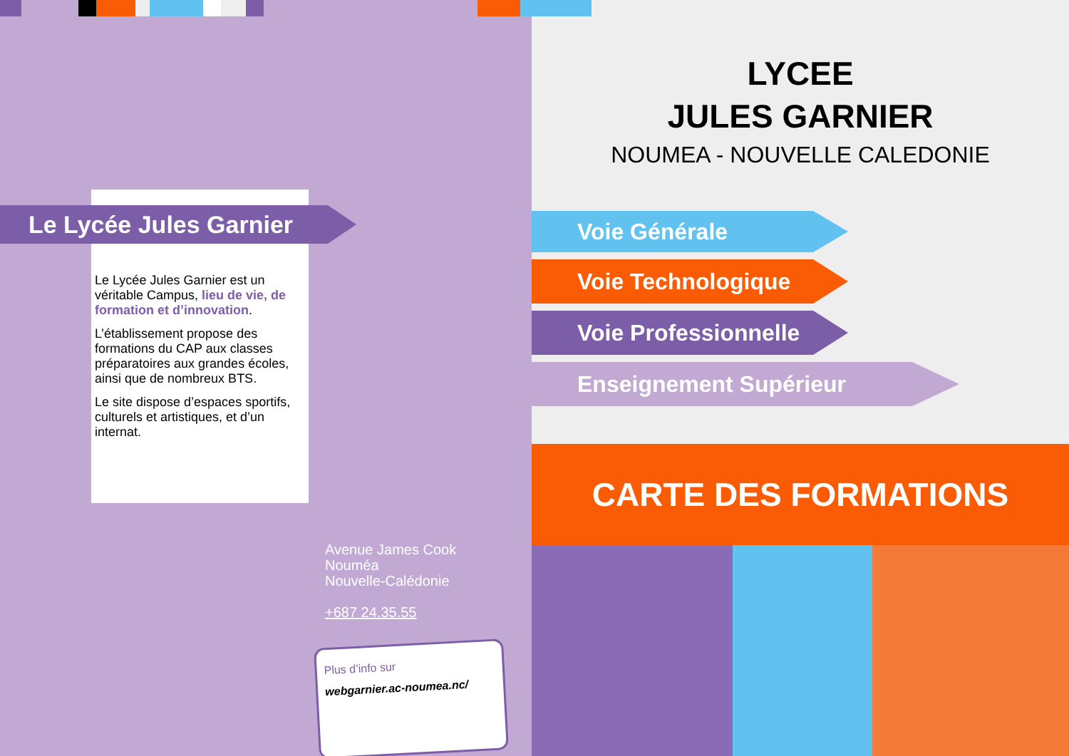Le Lycée Jules Garnier
Le Lycée Jules Garnier est un véritable Campus, lieu de vie, de formation et d’innovation.
L’établissement propose des formations du CAP aux classes préparatoires aux grandes écoles, ainsi que de nombreux BTS.
Le site dispose d’espaces sportifs, culturels et artistiques, et d’un internat.
Avenue James Cook
Nouméa
Nouvelle-Calédonie
+687 24.35.55
Plus d’info sur
webgarnier.ac-noumea.nc/
LYCEE
JULES GARNIER
NOUMEA - NOUVELLE CALEDONIE
Voie Générale
Voie Technologique
Voie Professionnelle
Enseignement Supérieur
CARTE DES FORMATIONS